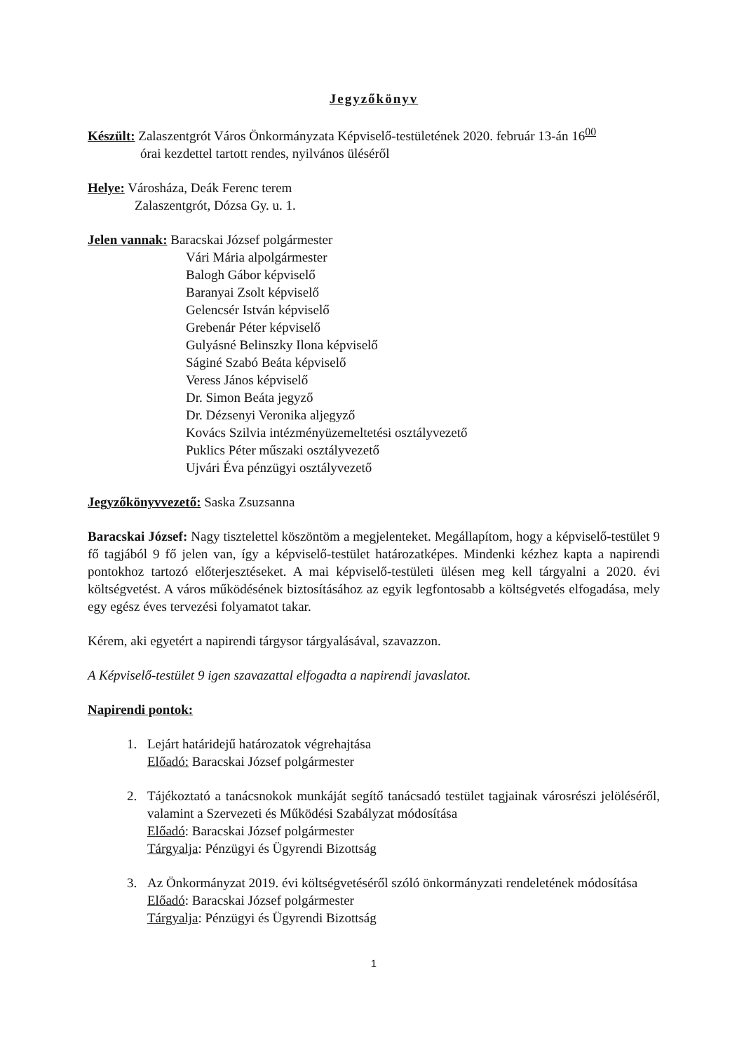Jegyzőkönyv
Készült: Zalaszentgrót Város Önkormányzata Képviselő-testületének 2020. február 13-án 16<sup>00</sup>
órai kezdettel tartott rendes, nyilvános üléséről
Helye: Városháza, Deák Ferenc terem
Zalaszentgrót, Dózsa Gy. u. 1.
Jelen vannak: Baracskai József polgármester
Vári Mária alpolgármester
Balogh Gábor képviselő
Baranyai Zsolt képviselő
Gelencsér István képviselő
Grebenár Péter képviselő
Gulyásné Belinszky Ilona képviselő
Ságiné Szabó Beáta képviselő
Veress János képviselő
Dr. Simon Beáta jegyző
Dr. Dézsenyi Veronika aljegyző
Kovács Szilvia intézményüzemeltetési osztályvezető
Puklics Péter műszaki osztályvezető
Ujvári Éva pénzügyi osztályvezető
Jegyzőkönyvvezető: Saska Zsuzsanna
Baracskai József: Nagy tisztelettel köszöntöm a megjelenteket. Megállapítom, hogy a képviselő-testület 9 fő tagjából 9 fő jelen van, így a képviselő-testület határozatképes. Mindenki kézhez kapta a napirendi pontokhoz tartozó előterjesztéseket. A mai képviselő-testületi ülésen meg kell tárgyalni a 2020. évi költségvetést. A város működésének biztosításához az egyik legfontosabb a költségvetés elfogadása, mely egy egész éves tervezési folyamatot takar.
Kérem, aki egyetért a napirendi tárgysor tárgyalásával, szavazzon.
A Képviselő-testület 9 igen szavazattal elfogadta a napirendi javaslatot.
Napirendi pontok:
1. Lejárt határidejű határozatok végrehajtása
Előadó: Baracskai József polgármester
2. Tájékoztató a tanácsnokok munkáját segítő tanácsadó testület tagjainak városrészi jelöléséről, valamint a Szervezeti és Működési Szabályzat módosítása
Előadó: Baracskai József polgármester
Tárgyalja: Pénzügyi és Ügyrendi Bizottság
3. Az Önkormányzat 2019. évi költségvetéséről szóló önkormányzati rendeletének módosítása
Előadó: Baracskai József polgármester
Tárgyalja: Pénzügyi és Ügyrendi Bizottság
1